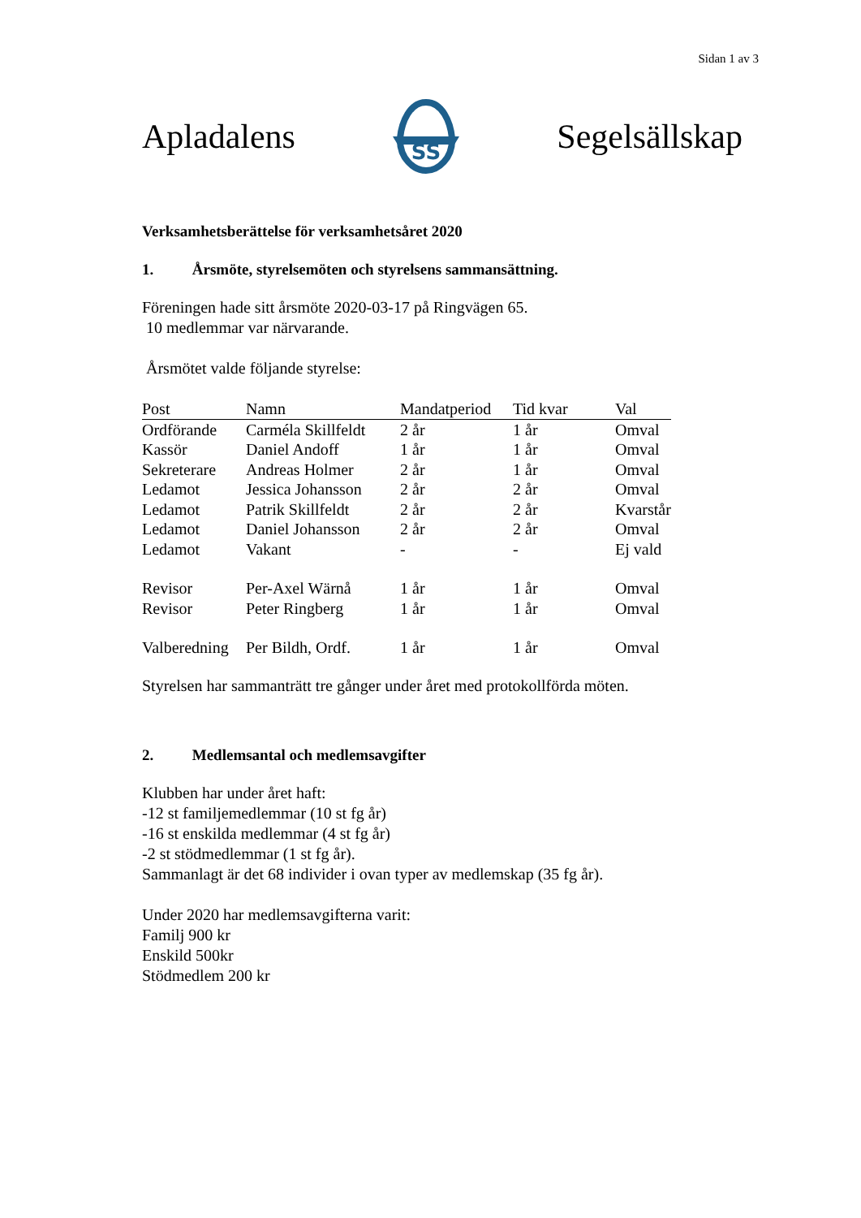Sidan 1 av 3
Apladalens
SS
Segelsällskap
Verksamhetsberättelse för verksamhetsåret 2020
1. Årsmöte, styrelsemöten och styrelsens sammansättning.
Föreningen hade sitt årsmöte 2020-03-17 på Ringvägen 65.
10 medlemmar var närvarande.
Årsmötet valde följande styrelse:
| Post | Namn | Mandatperiod | Tid kvar | Val |
| --- | --- | --- | --- | --- |
| Ordförande | Carméla Skillfeldt | 2 år | 1 år | Omval |
| Kassör | Daniel Andoff | 1 år | 1 år | Omval |
| Sekreterare | Andreas Holmer | 2 år | 1 år | Omval |
| Ledamot | Jessica Johansson | 2 år | 2 år | Omval |
| Ledamot | Patrik Skillfeldt | 2 år | 2 år | Kvarstår |
| Ledamot | Daniel Johansson | 2 år | 2 år | Omval |
| Ledamot | Vakant | - | - | Ej vald |
| Revisor | Per-Axel Wärnå | 1 år | 1 år | Omval |
| Revisor | Peter Ringberg | 1 år | 1 år | Omval |
| Valberedning | Per Bildh, Ordf. | 1 år | 1 år | Omval |
Styrelsen har sammanträtt tre gånger under året med protokollförda möten.
2. Medlemsantal och medlemsavgifter
Klubben har under året haft:
-12 st familjemedlemmar (10 st fg år)
-16 st enskilda medlemmar (4 st fg år)
-2 st stödmedlemmar (1 st fg år).
Sammanlagt är det 68 individer i ovan typer av medlemskap (35 fg år).
Under 2020 har medlemsavgifterna varit:
Familj 900 kr
Enskild 500kr
Stödmedlem 200 kr